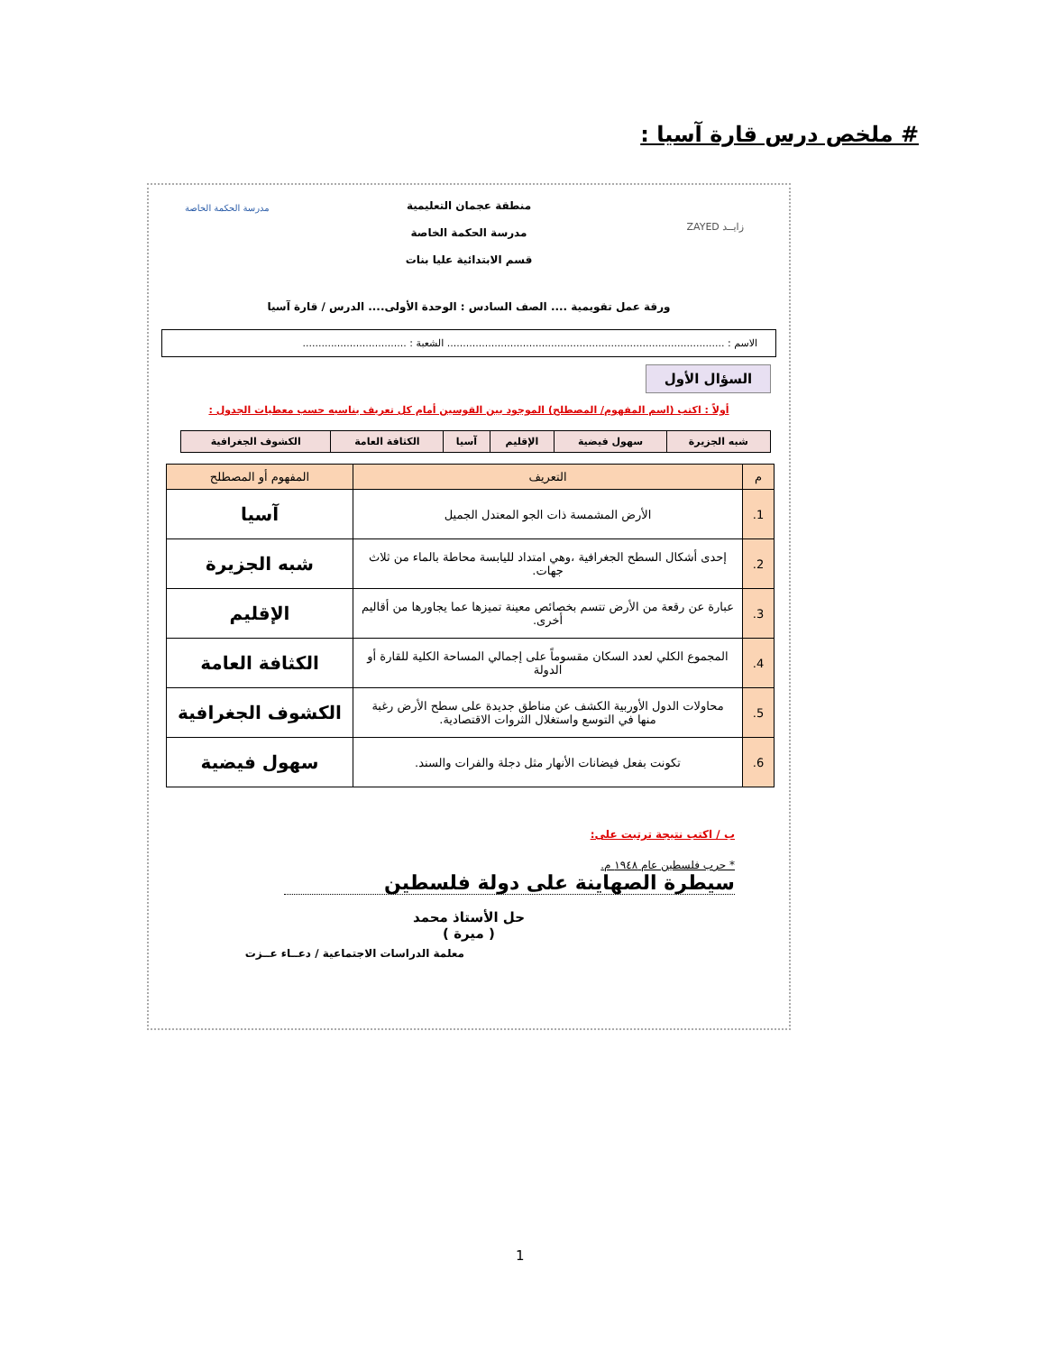# ملخص درس قارة آسيا :
زايــد ZAYED
مدرسة الحكمة الخاصة
منطقة عجمان التعليمية
مدرسة الحكمة الخاصة
قسم الابتدائية عليا بنات
ورقة عمل تقويمية .... الصف السادس : الوحدة الأولى.... الدرس / قارة آسيا
الاسم : ........................................................................................ الشعبة : .................................
السؤال الأول
أولاً : اكتب (اسم المفهوم/ المصطلح) الموجود بين القوسين أمام كل تعريف يناسبه حسب معطيات الجدول :
| شبه الجزيرة | سهول فيضية | الإقليم | آسيا | الكثافة العامة | الكشوف الجغرافية |
| م | التعريف | المفهوم أو المصطلح |
| --- | --- | --- |
| 1. | الأرض المشمسة ذات الجو المعتدل الجميل | آسيا |
| 2. | إحدى أشكال السطح الجغرافية ،وهي امتداد لليابسة محاطة بالماء من ثلاث جهات. | شبه الجزيرة |
| 3. | عبارة عن رقعة من الأرض تتسم بخصائص معينة تميزها عما يجاورها من أقاليم أخرى. | الإقليم |
| 4. | المجموع الكلي لعدد السكان مقسوماً على إجمالي المساحة الكلية للقارة أو الدولة | الكثافة العامة |
| 5. | محاولات الدول الأوربية الكشف عن مناطق جديدة على سطح الأرض رغبة منها في التوسع واستغلال الثروات الاقتصادية. | الكشوف الجغرافية |
| 6. | تكونت بفعل فيضانات الأنهار مثل دجلة والفرات والسند. | سهول فيضية |
ب / اكتب نتيجة ترتبت على:
* حرب فلسطين عام ١٩٤٨ م.
سيطرة الصهاينة على دولة فلسطين
حل الأستاذ محمد
( ميرة )
معلمة الدراسات الاجتماعية / دعــاء عــزت
1